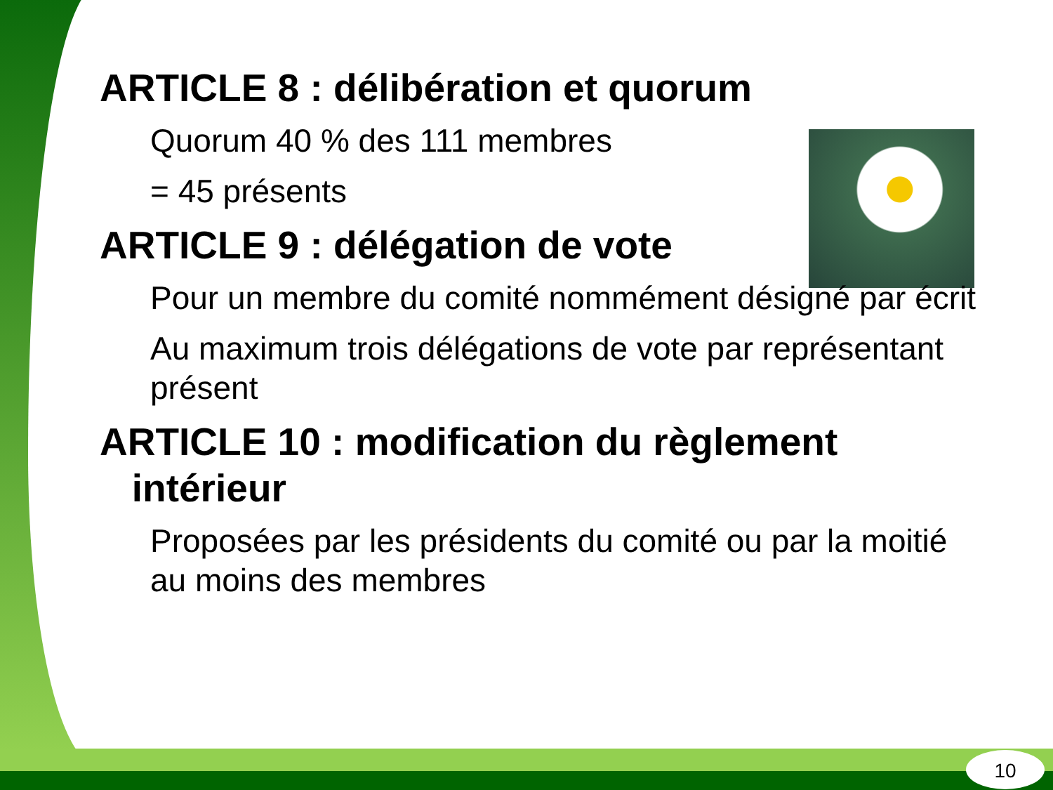ARTICLE 8 : délibération et quorum
Quorum 40 % des 111 membres
= 45 présents
ARTICLE 9 : délégation de vote
Pour un membre du comité nommément désigné par écrit
Au maximum trois délégations de vote par représentant présent
ARTICLE 10 : modification du règlement
intérieur
Proposées par les présidents du comité ou par la moitié au moins des membres
10